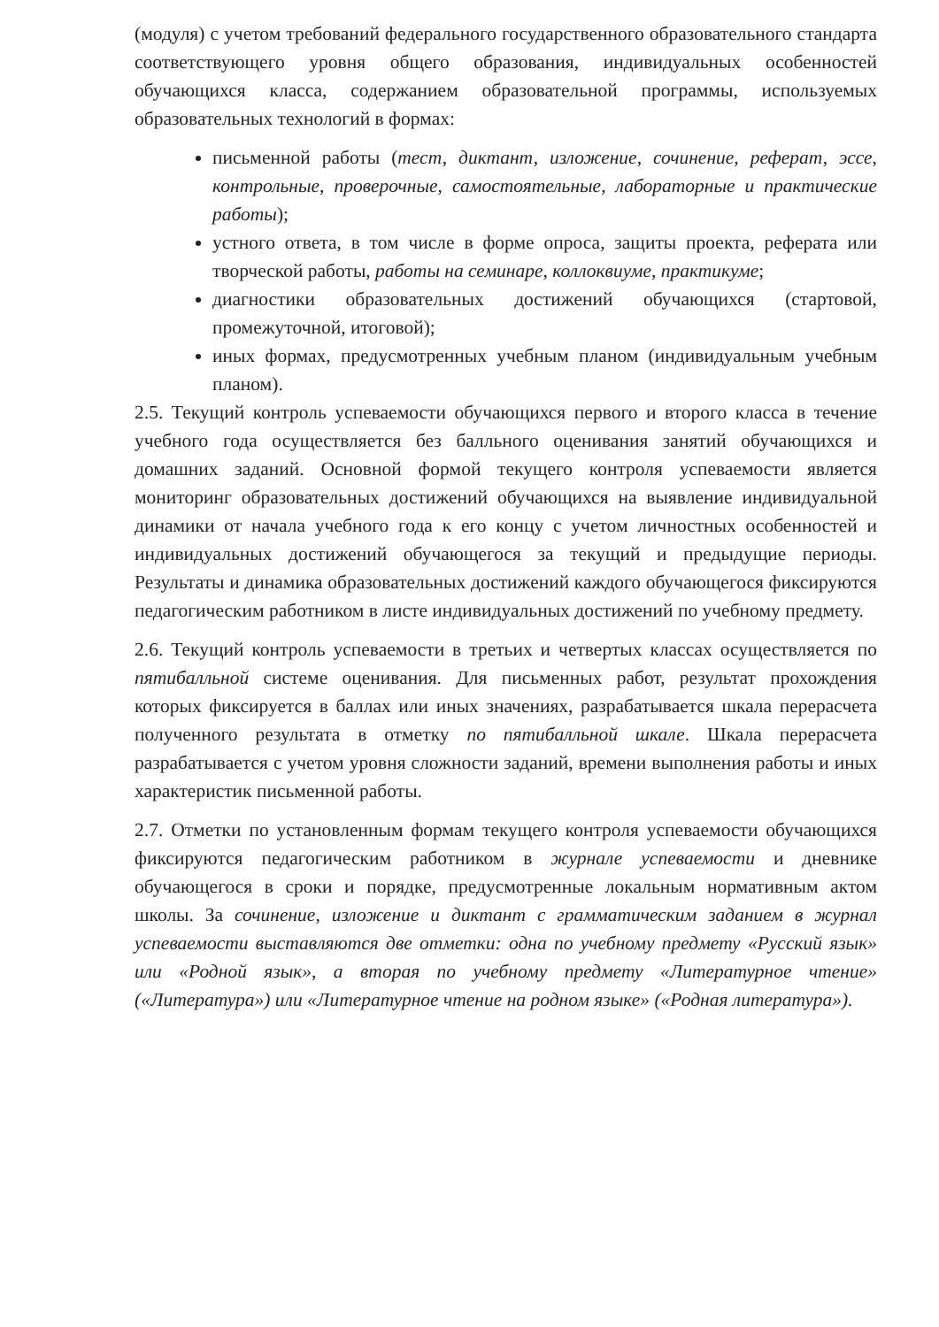(модуля) с учетом требований федерального государственного образовательного стандарта соответствующего уровня общего образования, индивидуальных особенностей обучающихся класса, содержанием образовательной программы, используемых образовательных технологий в формах:
письменной работы (тест, диктант, изложение, сочинение, реферат, эссе, контрольные, проверочные, самостоятельные, лабораторные и практические работы);
устного ответа, в том числе в форме опроса, защиты проекта, реферата или творческой работы, работы на семинаре, коллоквиуме, практикуме;
диагностики образовательных достижений обучающихся (стартовой, промежуточной, итоговой);
иных формах, предусмотренных учебным планом (индивидуальным учебным планом).
2.5. Текущий контроль успеваемости обучающихся первого и второго класса в течение учебного года осуществляется без балльного оценивания занятий обучающихся и домашних заданий. Основной формой текущего контроля успеваемости является мониторинг образовательных достижений обучающихся на выявление индивидуальной динамики от начала учебного года к его концу с учетом личностных особенностей и индивидуальных достижений обучающегося за текущий и предыдущие периоды. Результаты и динамика образовательных достижений каждого обучающегося фиксируются педагогическим работником в листе индивидуальных достижений по учебному предмету.
2.6. Текущий контроль успеваемости в третьих и четвертых классах осуществляется по пятибалльной системе оценивания. Для письменных работ, результат прохождения которых фиксируется в баллах или иных значениях, разрабатывается шкала перерасчета полученного результата в отметку по пятибалльной шкале. Шкала перерасчета разрабатывается с учетом уровня сложности заданий, времени выполнения работы и иных характеристик письменной работы.
2.7. Отметки по установленным формам текущего контроля успеваемости обучающихся фиксируются педагогическим работником в журнале успеваемости и дневнике обучающегося в сроки и порядке, предусмотренные локальным нормативным актом школы. За сочинение, изложение и диктант с грамматическим заданием в журнал успеваемости выставляются две отметки: одна по учебному предмету «Русский язык» или «Родной язык», а вторая по учебному предмету «Литературное чтение» («Литература») или «Литературное чтение на родном языке» («Родная литература»).